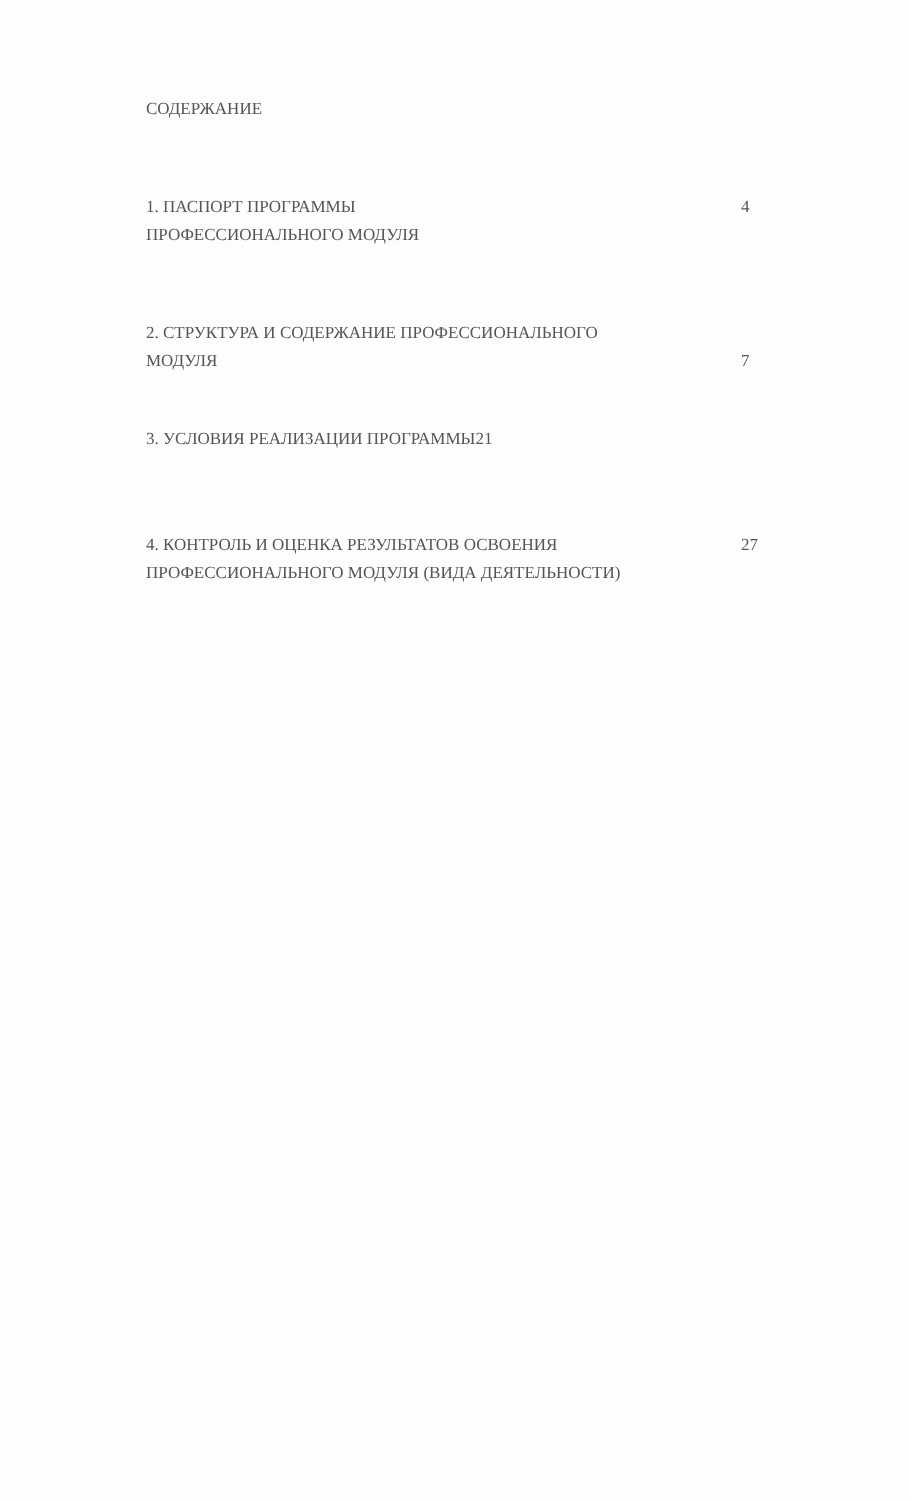СОДЕРЖАНИЕ
1. ПАСПОРТ ПРОГРАММЫ
ПРОФЕССИОНАЛЬНОГО МОДУЛЯ
4
2. СТРУКТУРА И СОДЕРЖАНИЕ ПРОФЕССИОНАЛЬНОГО
МОДУЛЯ
7
3. УСЛОВИЯ РЕАЛИЗАЦИИ ПРОГРАММЫ21
4. КОНТРОЛЬ И ОЦЕНКА РЕЗУЛЬТАТОВ ОСВОЕНИЯ
ПРОФЕССИОНАЛЬНОГО МОДУЛЯ (ВИДА ДЕЯТЕЛЬНОСТИ)
27